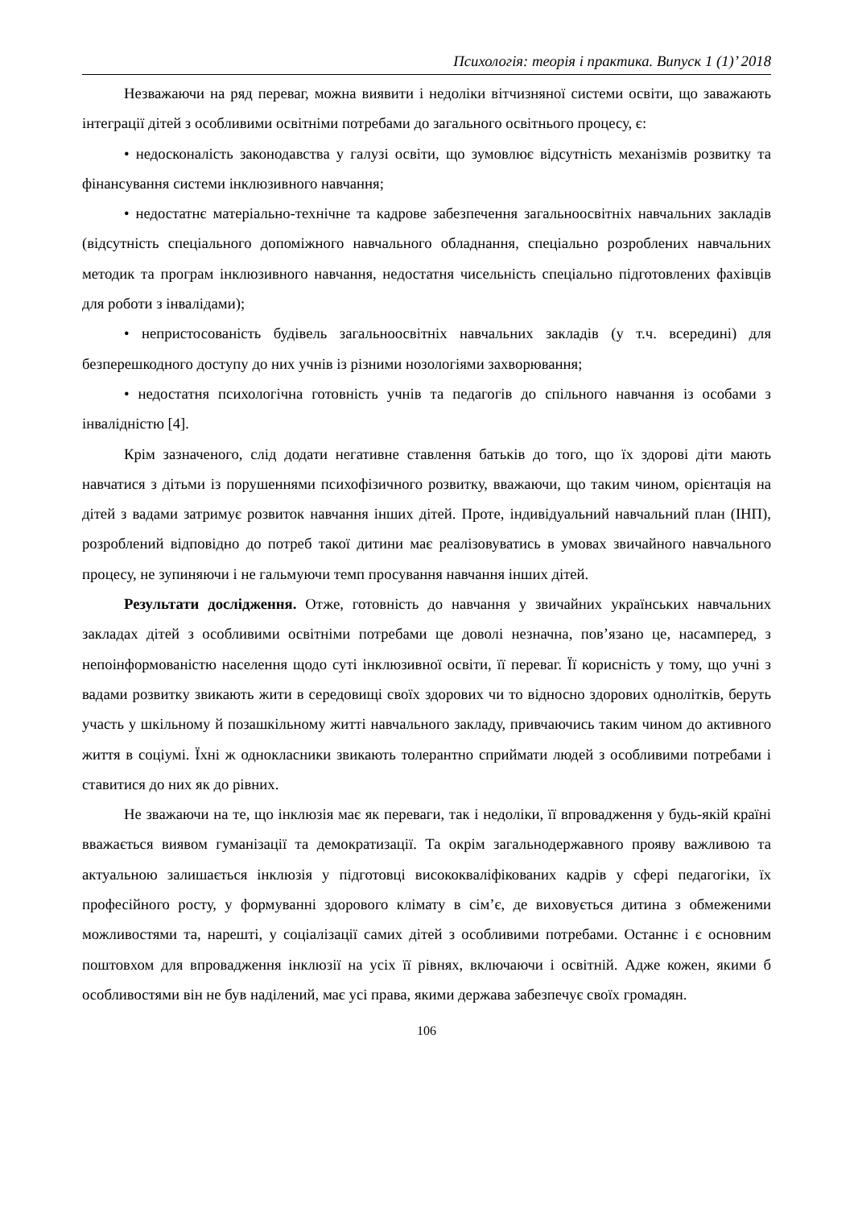Психологія: теорія і практика. Випуск 1 (1)’ 2018
Незважаючи на ряд переваг, можна виявити і недоліки вітчизняної системи освіти, що заважають інтеграції дітей з особливими освітніми потребами до загального освітнього процесу, є:
• недосконалість законодавства у галузі освіти, що зумовлює відсутність механізмів розвитку та фінансування системи інклюзивного навчання;
• недостатнє матеріально-технічне та кадрове забезпечення загальноосвітніх навчальних закладів (відсутність спеціального допоміжного навчального обладнання, спеціально розроблених навчальних методик та програм інклюзивного навчання, недостатня чисельність спеціально підготовлених фахівців для роботи з інвалідами);
• непристосованість будівель загальноосвітніх навчальних закладів (у т.ч. всередині) для безперешкодного доступу до них учнів із різними нозологіями захворювання;
• недостатня психологічна готовність учнів та педагогів до спільного навчання із особами з інвалідністю [4].
Крім зазначеного, слід додати негативне ставлення батьків до того, що їх здорові діти мають навчатися з дітьми із порушеннями психофізичного розвитку, вважаючи, що таким чином, орієнтація на дітей з вадами затримує розвиток навчання інших дітей. Проте, індивідуальний навчальний план (ІНП), розроблений відповідно до потреб такої дитини має реалізовуватись в умовах звичайного навчального процесу, не зупиняючи і не гальмуючи темп просування навчання інших дітей.
Результати дослідження. Отже, готовність до навчання у звичайних українських навчальних закладах дітей з особливими освітніми потребами ще доволі незначна, пов’язано це, насамперед, з непоінформованістю населення щодо суті інклюзивної освіти, її переваг. Її корисність у тому, що учні з вадами розвитку звикають жити в середовищі своїх здорових чи то відносно здорових однолітків, беруть участь у шкільному й позашкільному житті навчального закладу, привчаючись таким чином до активного життя в соціумі. Їхні ж однокласники звикають толерантно сприймати людей з особливими потребами і ставитися до них як до рівних.
Не зважаючи на те, що інклюзія має як переваги, так і недоліки, її впровадження у будь-якій країні вважається виявом гуманізації та демократизації. Та окрім загальнодержавного прояву важливою та актуальною залишається інклюзія у підготовці висококваліфікованих кадрів у сфері педагогіки, їх професійного росту, у формуванні здорового клімату в сім’є, де виховується дитина з обмеженими можливостями та, нарешті, у соціалізації самих дітей з особливими потребами. Останнє і є основним поштовхом для впровадження інклюзії на усіх її рівнях, включаючи і освітній. Адже кожен, якими б особливостями він не був наділений, має усі права, якими держава забезпечує своїх громадян.
106